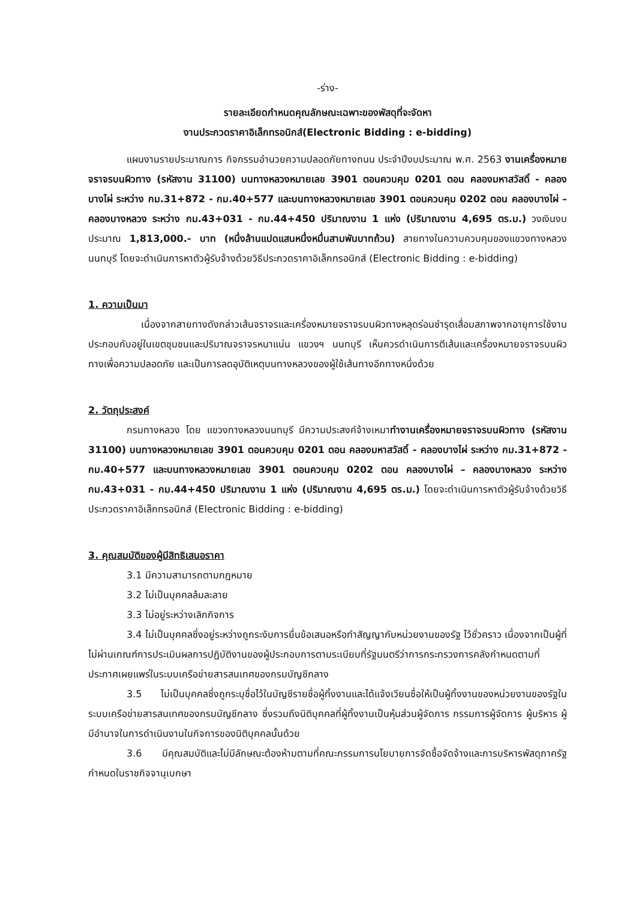-ร่าง-
รายละเอียดกำหนดคุณลักษณะเฉพาะของพัสดุที่จะจัดหา
งานประกวดราคาอิเล็กทรอนิกส์(Electronic Bidding : e-bidding)
แผนงานรายประมาณการ กิจกรรมอำนวยความปลอดภัยทางถนน ประจำปีงบประมาณ พ.ศ. 2563 งานเครื่องหมายจราจรบนผิวทาง (รหัสงาน 31100) บนทางหลวงหมายเลข 3901 ตอนควบคุม 0201 ตอน คลองมหาสวัสดิ์ - คลองบางไผ่ ระหว่าง กม.31+872 - กม.40+577 และบนทางหลวงหมายเลข 3901 ตอนควบคุม 0202 ตอน คลองบางไผ่ – คลองบางหลวง ระหว่าง กม.43+031 - กม.44+450 ปริมาณงาน 1 แห่ง (ปริมาณงาน 4,695 ตร.ม.) วงเงินงบประมาณ 1,813,000.- บาท (หนึ่งล้านแปดแสนหนึ่งหมื่นสามพันบาทถ้วน) สายทางในความควบคุมของแขวงทางหลวงนนทบุรี โดยจะดำเนินการหาตัวผู้รับจ้างด้วยวิธีประกวดราคาอิเล็กทรอนิกส์ (Electronic Bidding : e-bidding)
1. ความเป็นมา
เนื่องจากสายทางดังกล่าวเส้นจราจรและเครื่องหมายจราจรบนผิวทางหลุดร่อนชำรุดเสื่อมสภาพจากอายุการใช้งาน ประกอบกับอยู่ในเขตชุมชนและปริมาณจราจรหนาแน่น แขวงฯ นนทบุรี เห็นควรดำเนินการตีเส้นและเครื่องหมายจราจรบนผิวทางเพื่อความปลอดภัย และเป็นการลดอุบัติเหตุบนทางหลวงของผู้ใช้เส้นทางอีกทางหนึ่งด้วย
2. วัตถุประสงค์
กรมทางหลวง โดย แขวงทางหลวงนนทบุรี มีความประสงค์จ้างเหมาทำงานเครื่องหมายจราจรบนผิวทาง (รหัสงาน 31100) บนทางหลวงหมายเลข 3901 ตอนควบคุม 0201 ตอน คลองมหาสวัสดิ์ - คลองบางไผ่ ระหว่าง กม.31+872 - กม.40+577 และบนทางหลวงหมายเลข 3901 ตอนควบคุม 0202 ตอน คลองบางไผ่ – คลองบางหลวง ระหว่าง กม.43+031 - กม.44+450 ปริมาณงาน 1 แห่ง (ปริมาณงาน 4,695 ตร.ม.) โดยจะดำเนินการหาตัวผู้รับจ้างด้วยวิธีประกวดราคาอิเล็กทรอนิกส์ (Electronic Bidding : e-bidding)
3. คุณสมบัติของผู้มีสิทธิเสนอราคา
3.1 มีความสามารถตามกฎหมาย
3.2 ไม่เป็นบุคคลล้มละลาย
3.3 ไม่อยู่ระหว่างเลิกกิจการ
3.4 ไม่เป็นบุคคลซึ่งอยู่ระหว่างถูกระงับการยื่นข้อเสนอหรือทำสัญญากับหน่วยงานของรัฐ ไว้ชั่วคราว เนื่องจากเป็นผู้ที่ไม่ผ่านเกณฑ์การประเมินผลการปฏิบัติงานของผู้ประกอบการตามระเบียบที่รัฐมนตรีว่าการกระทรวงการคลังกำหนดตามที่ประกาศเผยแพร่ในระบบเครือข่ายสารสนเทศของกรมบัญชีกลาง
3.5 ไม่เป็นบุคคลซึ่งถูกระบุชื่อไว้ในบัญชีรายชื่อผู้ทิ้งงานและได้แจ้งเวียนชื่อให้เป็นผู้ทิ้งงานของหน่วยงานของรัฐในระบบเครือข่ายสารสนเทศของกรมบัญชีกลาง ซึ่งรวมถึงนิติบุคคลที่ผู้ทิ้งงานเป็นหุ้นส่วนผู้จัดการ กรรมการผู้จัดการ ผู้บริหาร ผู้มีอำนาจในการดำเนินงานในกิจการของนิติบุคคลนั้นด้วย
3.6 มีคุณสมบัติและไม่มีลักษณะต้องห้ามตามที่คณะกรรมการนโยบายการจัดซื้อจัดจ้างและการบริหารพัสดุภาครัฐกำหนดในราชกิจจานุเบกษา